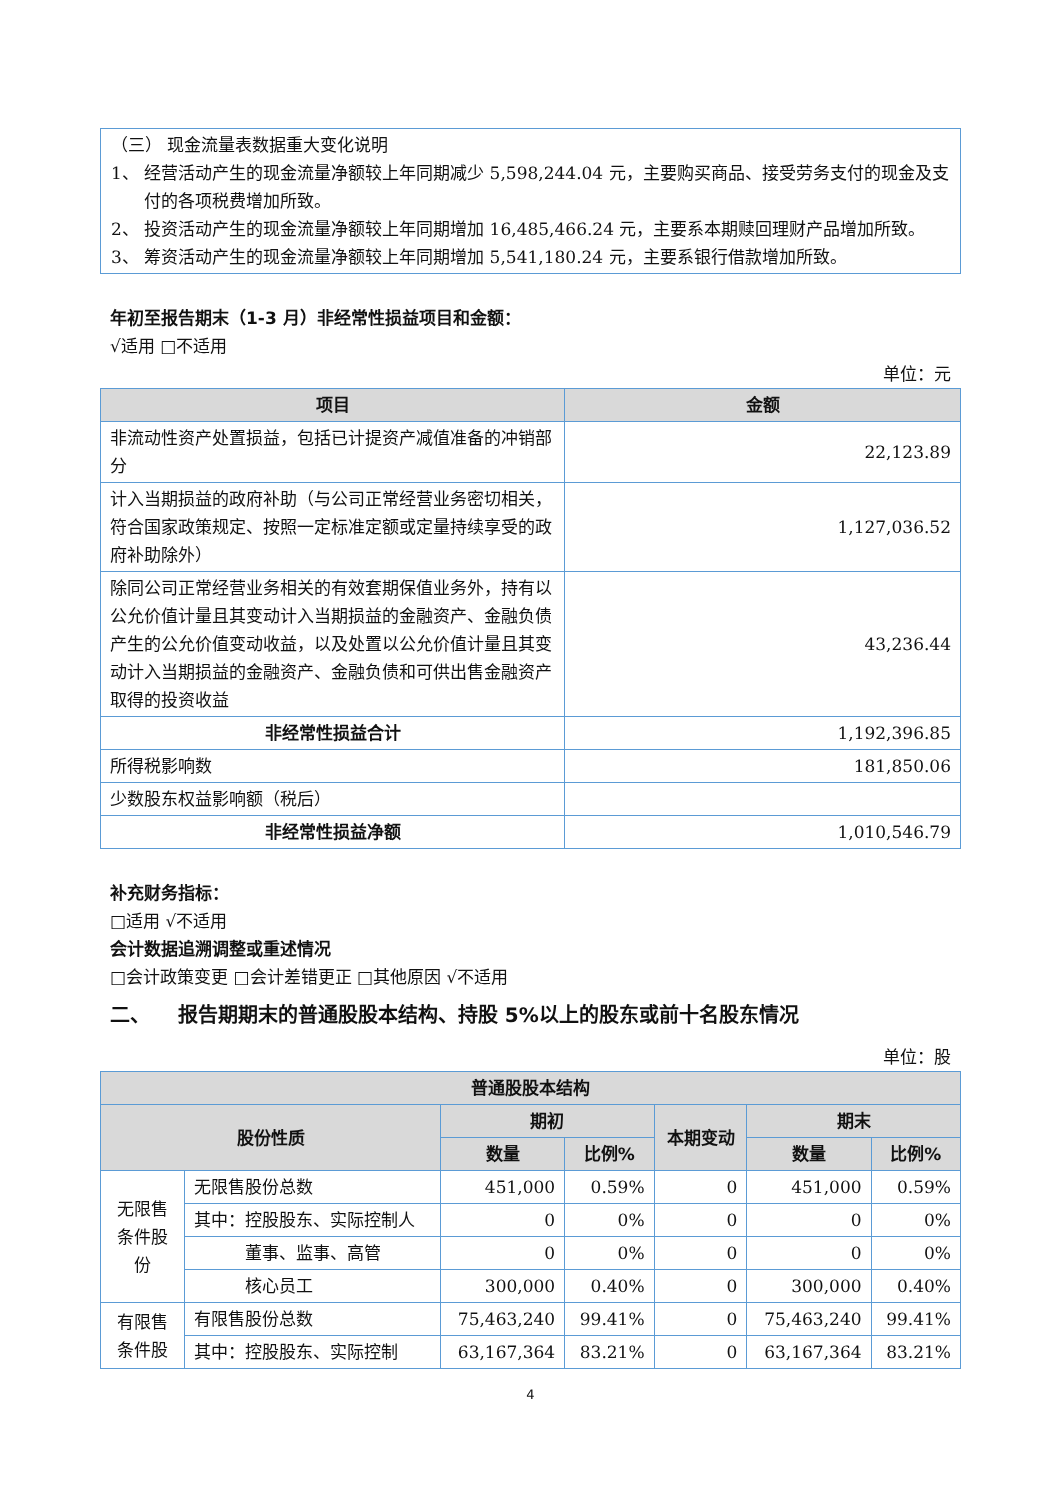（三） 现金流量表数据重大变化说明
1、 经营活动产生的现金流量净额较上年同期减少 5,598,244.04 元，主要购买商品、接受劳务支付的现金及支付的各项税费增加所致。
2、 投资活动产生的现金流量净额较上年同期增加 16,485,466.24 元，主要系本期赎回理财产品增加所致。
3、 筹资活动产生的现金流量净额较上年同期增加 5,541,180.24 元，主要系银行借款增加所致。
年初至报告期末（1-3 月）非经常性损益项目和金额：
√适用 □不适用
单位：元
| 项目 | 金额 |
| --- | --- |
| 非流动性资产处置损益，包括已计提资产减值准备的冲销部分 | 22,123.89 |
| 计入当期损益的政府补助（与公司正常经营业务密切相关，符合国家政策规定、按照一定标准定额或定量持续享受的政府补助除外） | 1,127,036.52 |
| 除同公司正常经营业务相关的有效套期保值业务外，持有以公允价值计量且其变动计入当期损益的金融资产、金融负债产生的公允价值变动收益，以及处置以公允价值计量且其变动计入当期损益的金融资产、金融负债和可供出售金融资产取得的投资收益 | 43,236.44 |
| 非经常性损益合计 | 1,192,396.85 |
| 所得税影响数 | 181,850.06 |
| 少数股东权益影响额（税后） | |
| 非经常性损益净额 | 1,010,546.79 |
补充财务指标：
□适用 √不适用
会计数据追溯调整或重述情况
□会计政策变更 □会计差错更正 □其他原因 √不适用
二、 报告期期末的普通股股本结构、持股 5%以上的股东或前十名股东情况
单位：股
| 普通股股本结构 | | | | | | |
| --- | --- | --- | --- | --- | --- | --- |
| 股份性质 | | 期初 | | 本期变动 | 期末 | |
| | | 数量 | 比例% | | 数量 | 比例% |
| 无限售条件股份 | 无限售股份总数 | 451,000 | 0.59% | 0 | 451,000 | 0.59% |
| | 其中：控股股东、实际控制人 | 0 | 0% | 0 | 0 | 0% |
| | 董事、监事、高管 | 0 | 0% | 0 | 0 | 0% |
| | 核心员工 | 300,000 | 0.40% | 0 | 300,000 | 0.40% |
| 有限售条件股 | 有限售股份总数 | 75,463,240 | 99.41% | 0 | 75,463,240 | 99.41% |
| | 其中：控股股东、实际控制 | 63,167,364 | 83.21% | 0 | 63,167,364 | 83.21% |
4